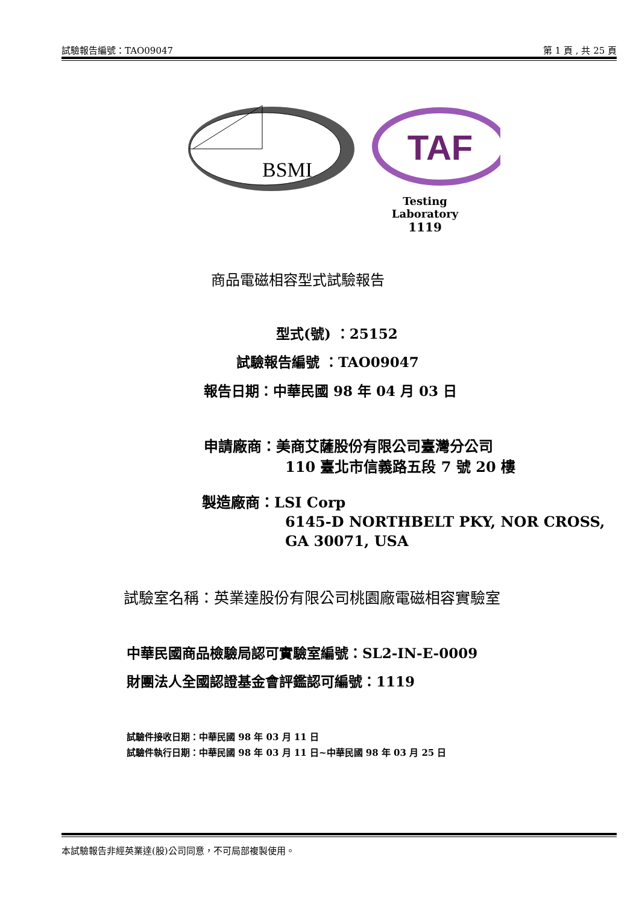試驗報告編號：TAO09047 第 1 頁 , 共 25 頁
BSMI
TAF
Testing Laboratory
1119
商品電磁相容型式試驗報告
型式(號) ：25152
試驗報告編號 ：TAO09047
報告日期：中華民國 98 年 04 月 03 日
申請廠商：美商艾薩股份有限公司臺灣分公司
110 臺北市信義路五段 7 號 20 樓
製造廠商：LSI Corp
6145-D NORTHBELT PKY, NOR CROSS,
GA 30071, USA
試驗室名稱：英業達股份有限公司桃園廠電磁相容實驗室
中華民國商品檢驗局認可實驗室編號：SL2-IN-E-0009
財團法人全國認證基金會評鑑認可編號：1119
試驗件接收日期：中華民國 98 年 03 月 11 日
試驗件執行日期：中華民國 98 年 03 月 11 日~中華民國 98 年 03 月 25 日
本試驗報告非經英業達(股)公司同意，不可局部複製使用。